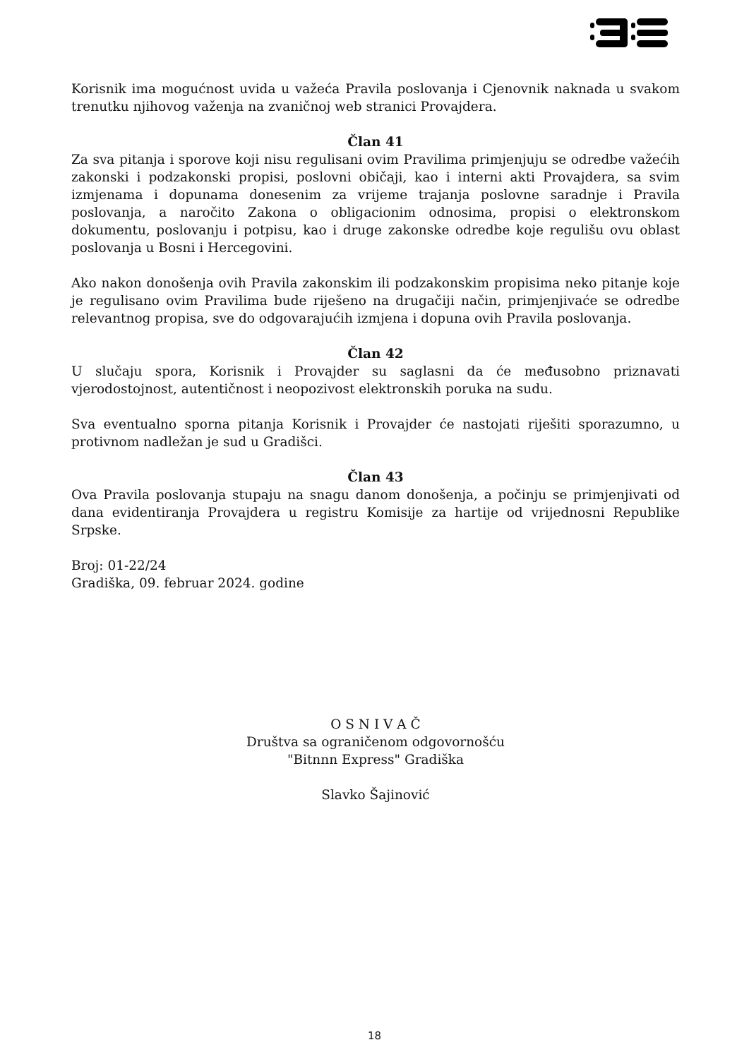Korisnik ima mogućnost uvida u važeća Pravila poslovanja i Cjenovnik naknada u svakom trenutku njihovog važenja na zvaničnoj web stranici Provajdera.
Član 41
Za sva pitanja i sporove koji nisu regulisani ovim Pravilima primjenjuju se odredbe važećih zakonski i podzakonski propisi, poslovni običaji, kao i interni akti Provajdera, sa svim izmjenama i dopunama donesenim za vrijeme trajanja poslovne saradnje i Pravila poslovanja, a naročito Zakona o obligacionim odnosima, propisi o elektronskom dokumentu, poslovanju i potpisu, kao i druge zakonske odredbe koje regulišu ovu oblast poslovanja u Bosni i Hercegovini.
Ako nakon donošenja ovih Pravila zakonskim ili podzakonskim propisima neko pitanje koje je regulisano ovim Pravilima bude riješeno na drugačiji način, primjenjivaće se odredbe relevantnog propisa, sve do odgovarajućih izmjena i dopuna ovih Pravila poslovanja.
Član 42
U slučaju spora, Korisnik i Provajder su saglasni da će međusobno priznavati vjerodostojnost, autentičnost i neopozivost elektronskih poruka na sudu.
Sva eventualno sporna pitanja Korisnik i Provajder će nastojati riješiti sporazumno, u protivnom nadležan je sud u Gradišci.
Član 43
Ova Pravila poslovanja stupaju na snagu danom donošenja, a počinju se primjenjivati od dana evidentiranja Provajdera u registru Komisije za hartije od vrijednosni Republike Srpske.
Broj: 01-22/24
Gradiška, 09. februar 2024. godine
O S N I V A Č
Društva sa ograničenom odgovornošću
"Bitnnn Express" Gradiška
Slavko Šajinović
18